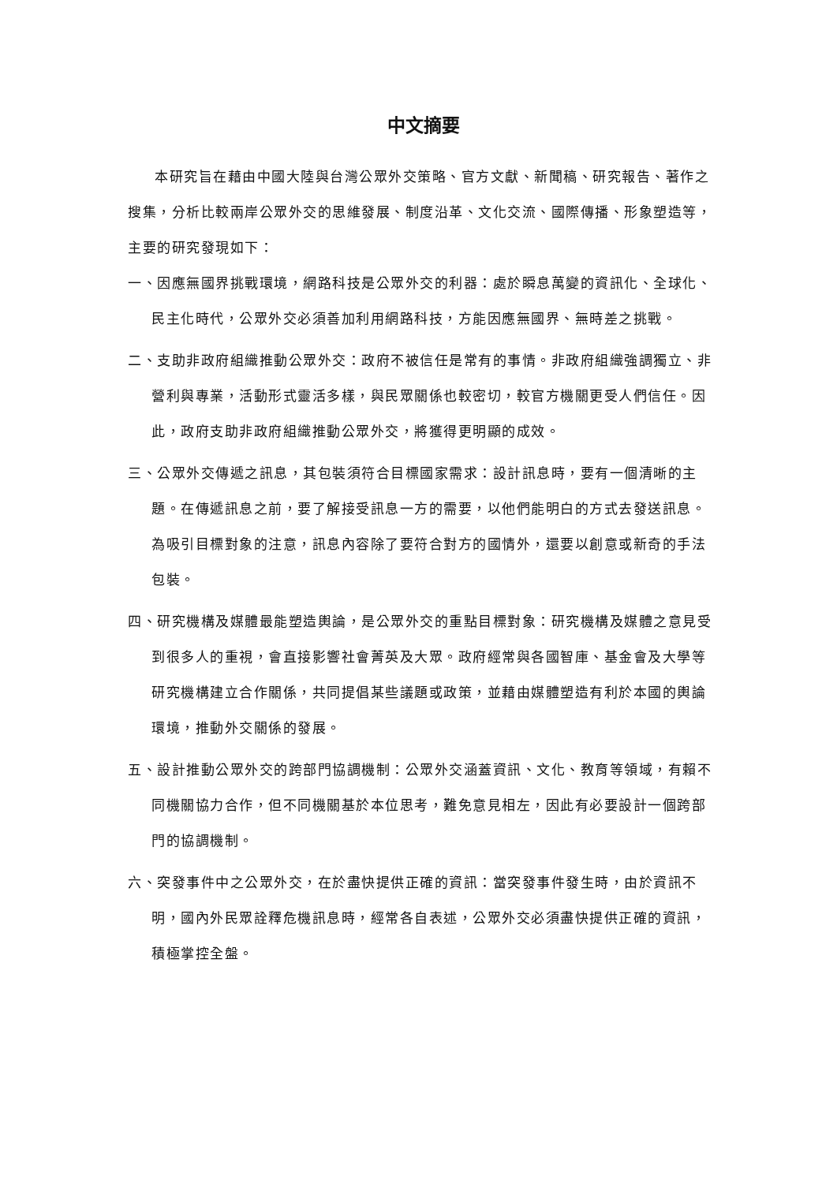中文摘要
本研究旨在藉由中國大陸與台灣公眾外交策略、官方文獻、新聞稿、研究報告、著作之搜集，分析比較兩岸公眾外交的思維發展、制度沿革、文化交流、國際傳播、形象塑造等，主要的研究發現如下：
一、因應無國界挑戰環境，網路科技是公眾外交的利器：處於瞬息萬變的資訊化、全球化、民主化時代，公眾外交必須善加利用網路科技，方能因應無國界、無時差之挑戰。
二、支助非政府組織推動公眾外交：政府不被信任是常有的事情。非政府組織強調獨立、非營利與專業，活動形式靈活多樣，與民眾關係也較密切，較官方機關更受人們信任。因此，政府支助非政府組織推動公眾外交，將獲得更明顯的成效。
三、公眾外交傳遞之訊息，其包裝須符合目標國家需求：設計訊息時，要有一個清晰的主題。在傳遞訊息之前，要了解接受訊息一方的需要，以他們能明白的方式去發送訊息。為吸引目標對象的注意，訊息內容除了要符合對方的國情外，還要以創意或新奇的手法包裝。
四、研究機構及媒體最能塑造輿論，是公眾外交的重點目標對象：研究機構及媒體之意見受到很多人的重視，會直接影響社會菁英及大眾。政府經常與各國智庫、基金會及大學等研究機構建立合作關係，共同提倡某些議題或政策，並藉由媒體塑造有利於本國的輿論環境，推動外交關係的發展。
五、設計推動公眾外交的跨部門協調機制：公眾外交涵蓋資訊、文化、教育等領域，有賴不同機關協力合作，但不同機關基於本位思考，難免意見相左，因此有必要設計一個跨部門的協調機制。
六、突發事件中之公眾外交，在於盡快提供正確的資訊：當突發事件發生時，由於資訊不明，國內外民眾詮釋危機訊息時，經常各自表述，公眾外交必須盡快提供正確的資訊，積極掌控全盤。